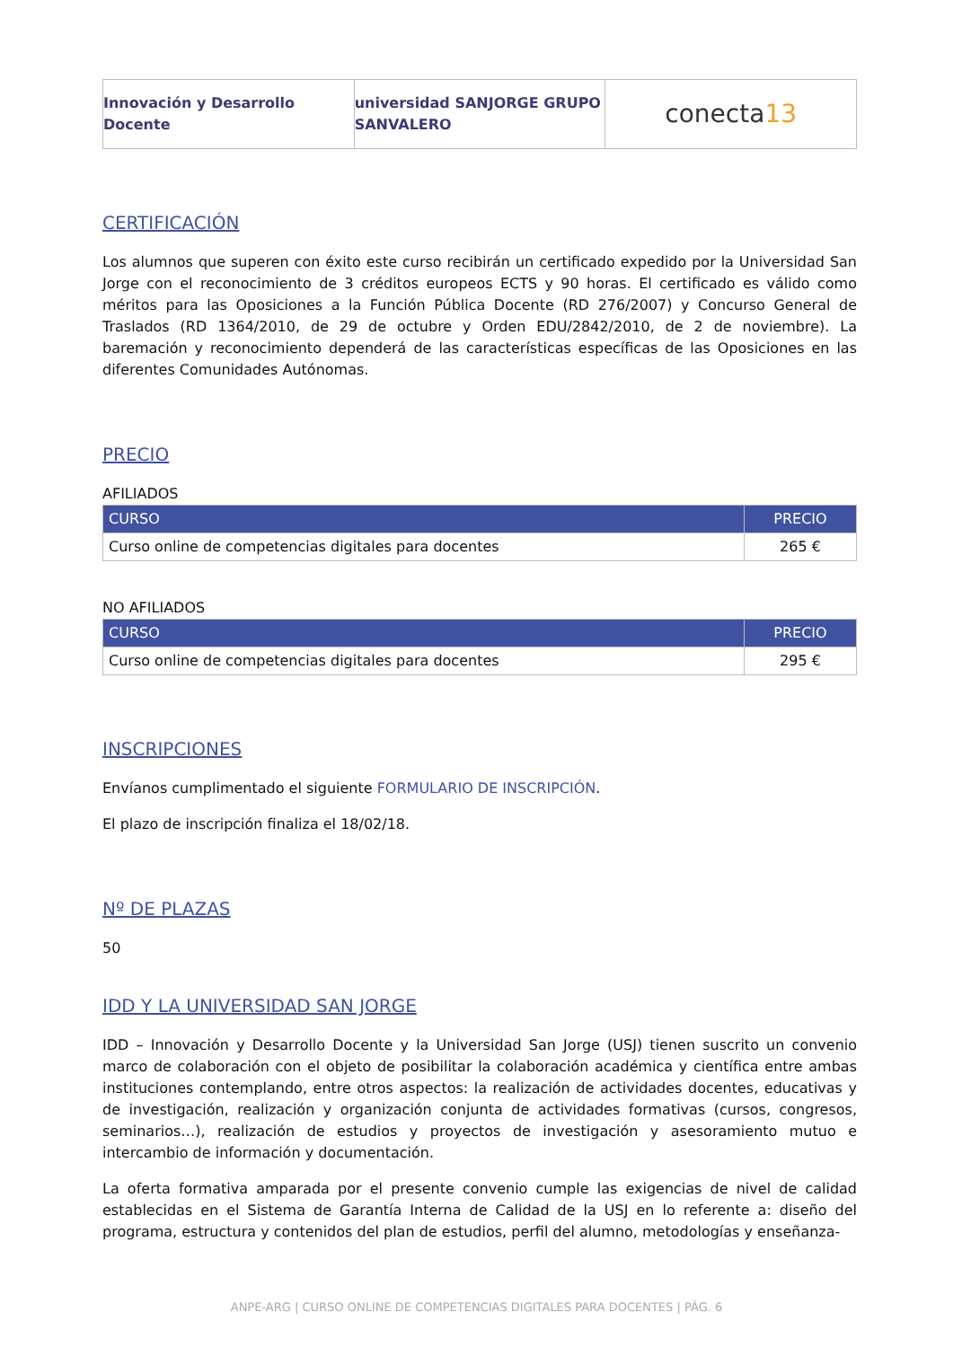Innovación y Desarrollo Docente
universidad SANJORGE GRUPO SANVALERO
conecta 13
CERTIFICACIÓN
Los alumnos que superen con éxito este curso recibirán un certificado expedido por la Universidad San Jorge con el reconocimiento de 3 créditos europeos ECTS y 90 horas. El certificado es válido como méritos para las Oposiciones a la Función Pública Docente (RD 276/2007) y Concurso General de Traslados (RD 1364/2010, de 29 de octubre y Orden EDU/2842/2010, de 2 de noviembre). La baremación y reconocimiento dependerá de las características específicas de las Oposiciones en las diferentes Comunidades Autónomas.
PRECIO
AFILIADOS
| CURSO | PRECIO |
| --- | --- |
| Curso online de competencias digitales para docentes | 265 € |
NO AFILIADOS
| CURSO | PRECIO |
| --- | --- |
| Curso online de competencias digitales para docentes | 295 € |
INSCRIPCIONES
Envíanos cumplimentado el siguiente FORMULARIO DE INSCRIPCIÓN.
El plazo de inscripción finaliza el 18/02/18.
Nº DE PLAZAS
50
IDD Y LA UNIVERSIDAD SAN JORGE
IDD – Innovación y Desarrollo Docente y la Universidad San Jorge (USJ) tienen suscrito un convenio marco de colaboración con el objeto de posibilitar la colaboración académica y científica entre ambas instituciones contemplando, entre otros aspectos: la realización de actividades docentes, educativas y de investigación, realización y organización conjunta de actividades formativas (cursos, congresos, seminarios…), realización de estudios y proyectos de investigación y asesoramiento mutuo e intercambio de información y documentación.
La oferta formativa amparada por el presente convenio cumple las exigencias de nivel de calidad establecidas en el Sistema de Garantía Interna de Calidad de la USJ en lo referente a: diseño del programa, estructura y contenidos del plan de estudios, perfil del alumno, metodologías y enseñanza-
ANPE-ARG | CURSO ONLINE DE COMPETENCIAS DIGITALES PARA DOCENTES | PÁG. 6